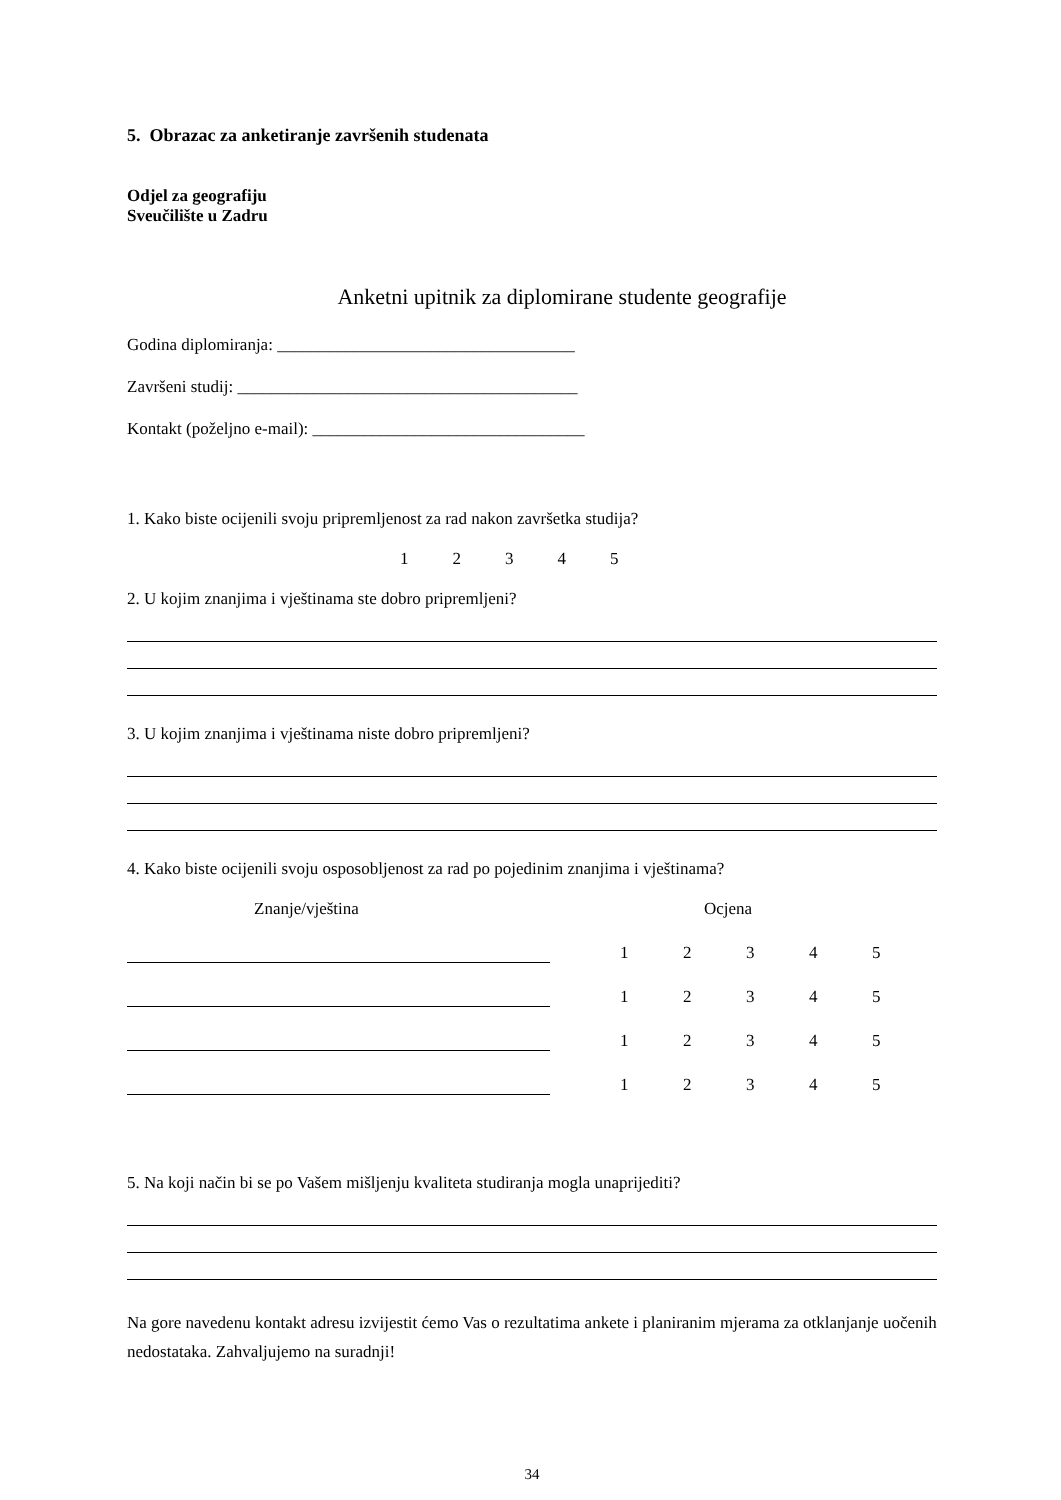5. Obrazac za anketiranje završenih studenata
Odjel za geografiju
Sveučilište u Zadru
Anketni upitnik za diplomirane studente geografije
Godina diplomiranja: ___________________________________
Završeni studij: ________________________________________
Kontakt (poželjno e-mail): ________________________________
1. Kako biste ocijenili svoju pripremljenost za rad nakon završetka studija?
12345
2. U kojim znanjima i vještinama ste dobro pripremljeni?
3. U kojim znanjima i vještinama niste dobro pripremljeni?
4. Kako biste ocijenili svoju osposobljenost za rad po pojedinim znanjima i vještinama?
Znanje/vještina Ocjena
12345
12345
12345
12345
5. Na koji način bi se po Vašem mišljenju kvaliteta studiranja mogla unaprijediti?
Na gore navedenu kontakt adresu izvijestit ćemo Vas o rezultatima ankete i planiranim mjerama za otklanjanje uočenih nedostataka. Zahvaljujemo na suradnji!
34